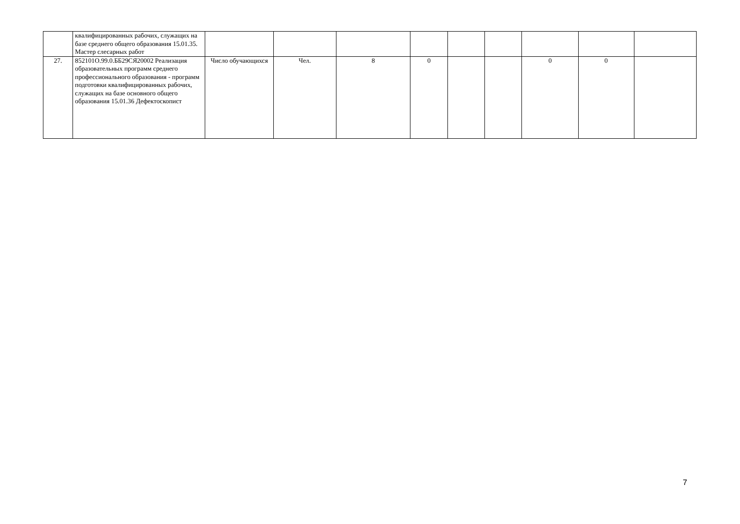| | квалифицированных рабочих, служащих на базе среднего общего образования 15.01.35. Мастер слесарных работ | | | | | | | | | |
| 27. | 852101О.99.0.ББ29СЯ20002 Реализация образовательных программ среднего профессионального образования - программ подготовки квалифицированных рабочих, служащих на базе основного общего образования 15.01.36 Дефектоскопист | Число обучающихся | Чел. | 8 | 0 | | | 0 | 0 | |
7